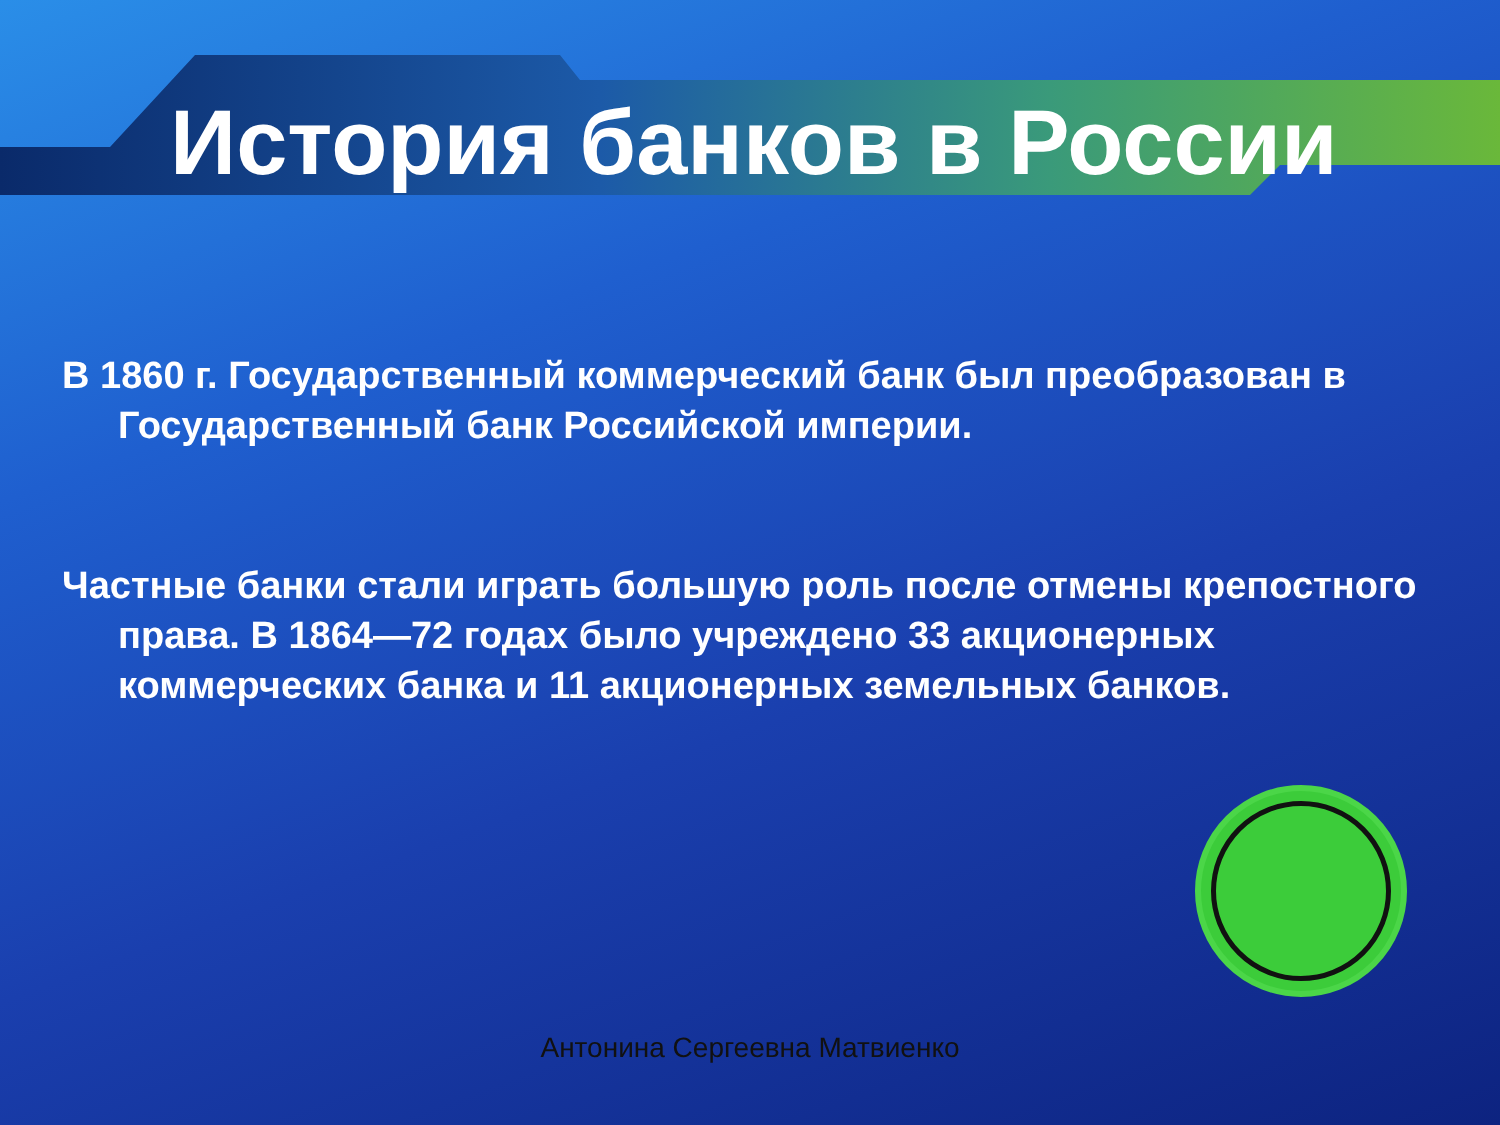История банков в России
В 1860 г. Государственный коммерческий банк был преобразован в Государственный банк Российской империи.
Частные банки стали играть большую роль после отмены крепостного права. В 1864—72 годах было учреждено 33 акционерных коммерческих банка и 11 акционерных земельных банков.
Антонина Сергеевна Матвиенко